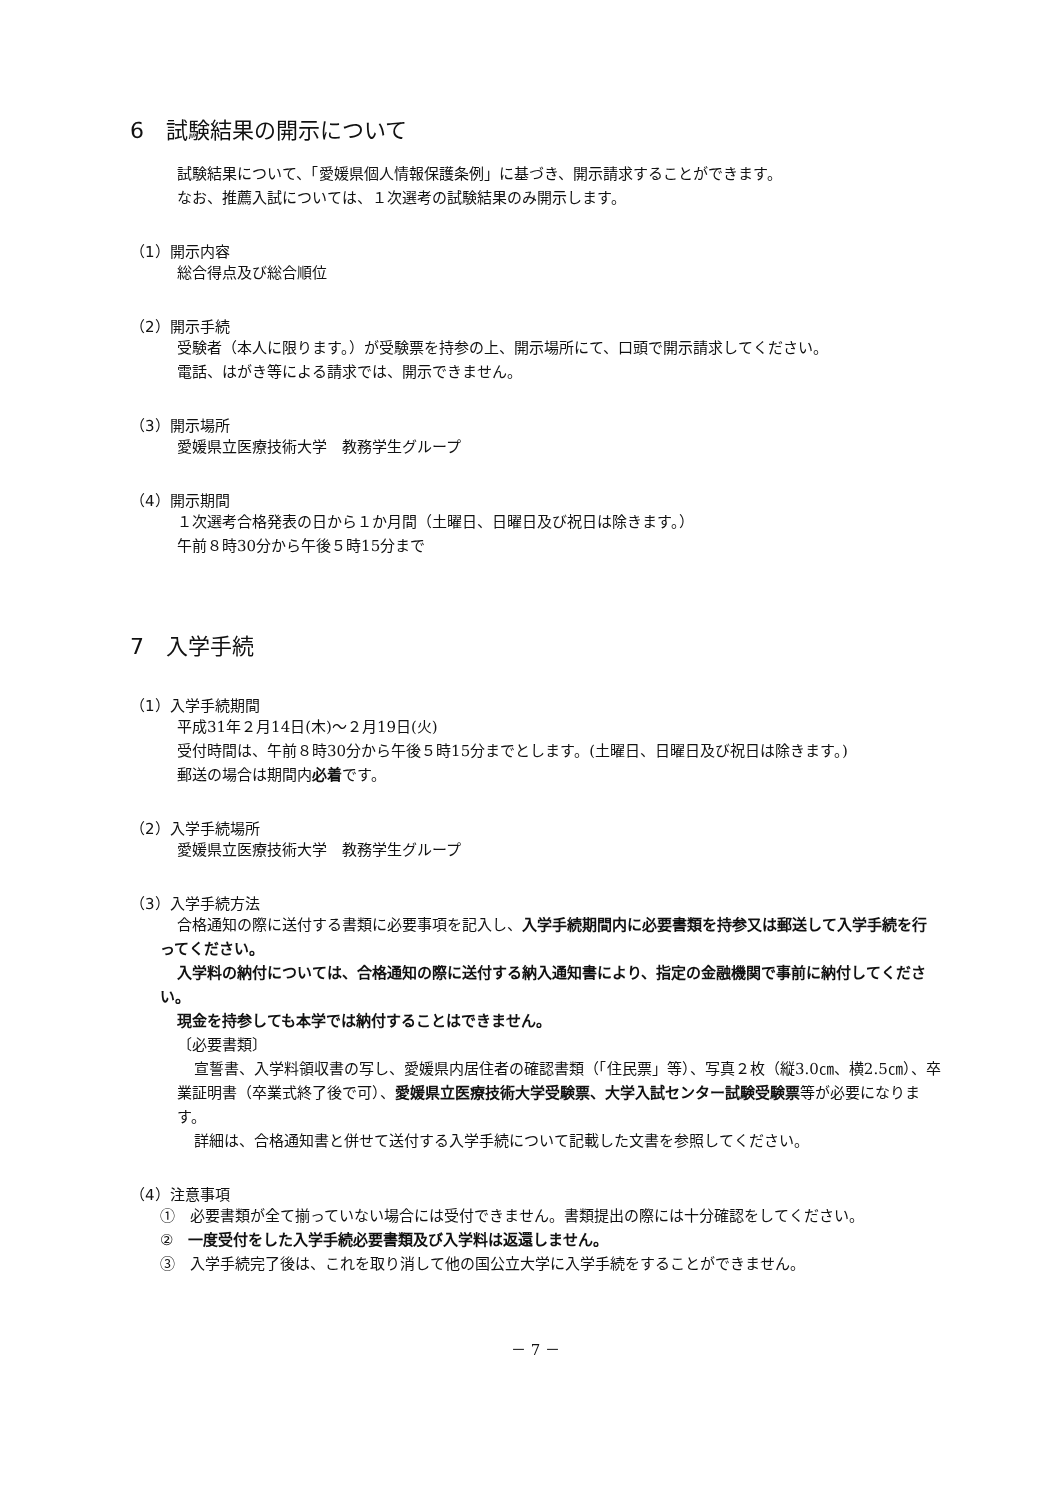6　試験結果の開示について
試験結果について、「愛媛県個人情報保護条例」に基づき、開示請求することができます。
なお、推薦入試については、１次選考の試験結果のみ開示します。
（1）開示内容
総合得点及び総合順位
（2）開示手続
受験者（本人に限ります。）が受験票を持参の上、開示場所にて、口頭で開示請求してください。
電話、はがき等による請求では、開示できません。
（3）開示場所
愛媛県立医療技術大学　教務学生グループ
（4）開示期間
１次選考合格発表の日から１か月間（土曜日、日曜日及び祝日は除きます。）
午前８時30分から午後５時15分まで
7　入学手続
（1）入学手続期間
平成31年２月14日(木)～２月19日(火)
受付時間は、午前８時30分から午後５時15分までとします。(土曜日、日曜日及び祝日は除きます。)
郵送の場合は期間内必着です。
（2）入学手続場所
愛媛県立医療技術大学　教務学生グループ
（3）入学手続方法
合格通知の際に送付する書類に必要事項を記入し、入学手続期間内に必要書類を持参又は郵送して入学手続を行ってください。
入学料の納付については、合格通知の際に送付する納入通知書により、指定の金融機関で事前に納付してください。
現金を持参しても本学では納付することはできません。
〔必要書類〕
宣誓書、入学料領収書の写し、愛媛県内居住者の確認書類（「住民票」等）、写真２枚（縦3.0㎝、横2.5㎝）、卒業証明書（卒業式終了後で可）、愛媛県立医療技術大学受験票、大学入試センター試験受験票等が必要になります。
詳細は、合格通知書と併せて送付する入学手続について記載した文書を参照してください。
（4）注意事項
①　必要書類が全て揃っていない場合には受付できません。書類提出の際には十分確認をしてください。
②　一度受付をした入学手続必要書類及び入学料は返還しません。
③　入学手続完了後は、これを取り消して他の国公立大学に入学手続をすることができません。
－ 7 －